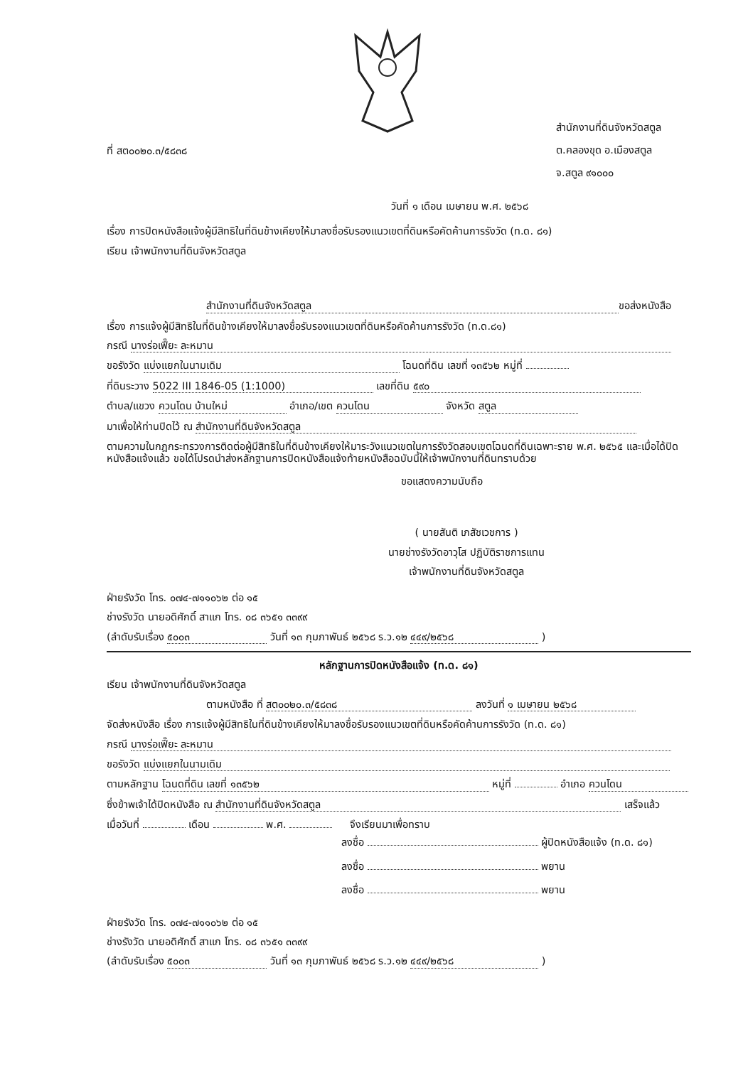ที่ สต๐๐๒๐.๓/๕๘๓๘
สำนักงานที่ดินจังหวัดสตูล
ต.คลองขุด อ.เมืองสตูล
จ.สตูล ๙๑๐๐๐
วันที่ ๑ เดือน เมษายน พ.ศ. ๒๕๖๘
เรื่อง การปิดหนังสือแจ้งผู้มีสิทธิในที่ดินข้างเคียงให้มาลงชื่อรับรองแนวเขตที่ดินหรือคัดค้านการรังวัด (ท.ด. ๘๑)
เรียน เจ้าพนักงานที่ดินจังหวัดสตูล
สำนักงานที่ดินจังหวัดสตูล ขอส่งหนังสือ
เรื่อง การแจ้งผู้มีสิทธิในที่ดินข้างเคียงให้มาลงชื่อรับรองแนวเขตที่ดินหรือคัดค้านการรังวัด (ท.ด.๘๑)
กรณี นางร่อเฟี๊ยะ ละหมาน
ขอรังวัด แบ่งแยกในนามเดิม โฉนดที่ดิน เลขที่ ๑๓๕๖๒ หมู่ที่
ที่ดินระวาง 5022 III 1846-05 (1:1000) เลขที่ดิน ๕๙๐
ตำบล/แขวง ควนโดน บ้านใหม่ อำเภอ/เขต ควนโดน จังหวัด สตูล
มาเพื่อให้ท่านปิดไว้ ณ สำนักงานที่ดินจังหวัดสตูล
ตามความในกฎกระทรวงการติดต่อผู้มีสิทธิในที่ดินข้างเคียงให้มาระวังแนวเขตในการรังวัดสอบเขตโฉนดที่ดินเฉพาะราย พ.ศ. ๒๕๖๕ และเมื่อได้ปิดหนังสือแจ้งแล้ว ขอได้โปรดนำส่งหลักฐานการปิดหนังสือแจ้งท้ายหนังสือฉบับนี้ให้เจ้าพนักงานที่ดินทราบด้วย
ขอแสดงความนับถือ
( นายสันติ เภสัชเวชการ )
นายช่างรังวัดอาวุโส ปฏิบัติราชการแทน
เจ้าพนักงานที่ดินจังหวัดสตูล
ฝ่ายรังวัด โทร. ๐๗๔-๗๑๑๐๖๒ ต่อ ๑๕
ช่างรังวัด นายอดิศักดิ์ สาแก โทร. ๐๘ ๓๖๕๑ ๓๓๙๙
(ลำดับรับเรื่อง ๕๐๐๓ วันที่ ๑๓ กุมภาพันธ์ ๒๕๖๘ ร.ว.๑๒ ๔๔๙/๒๕๖๘ )
หลักฐานการปิดหนังสือแจ้ง (ท.ด. ๘๑)
เรียน เจ้าพนักงานที่ดินจังหวัดสตูล
ตามหนังสือ ที่ สต๐๐๒๐.๓/๕๘๓๘ ลงวันที่ ๑ เมษายน ๒๕๖๘
จัดส่งหนังสือ เรื่อง การแจ้งผู้มีสิทธิในที่ดินข้างเคียงให้มาลงชื่อรับรองแนวเขตที่ดินหรือคัดค้านการรังวัด (ท.ด. ๘๑)
กรณี นางร่อเฟี๊ยะ ละหมาน
ขอรังวัด แบ่งแยกในนามเดิม
ตามหลักฐาน โฉนดที่ดิน เลขที่ ๑๓๕๖๒ หมู่ที่ อำเภอ ควนโดน
ซึ่งข้าพเจ้าได้ปิดหนังสือ ณ สำนักงานที่ดินจังหวัดสตูล เสร็จแล้ว
เมื่อวันที่ เดือน พ.ศ. จึงเรียนมาเพื่อทราบ
ลงชื่อ ผู้ปิดหนังสือแจ้ง (ท.ด. ๘๑)
ลงชื่อ พยาน
ลงชื่อ พยาน
ฝ่ายรังวัด โทร. ๐๗๔-๗๑๑๐๖๒ ต่อ ๑๕
ช่างรังวัด นายอดิศักดิ์ สาแก โทร. ๐๘ ๓๖๕๑ ๓๓๙๙
(ลำดับรับเรื่อง ๕๐๐๓ วันที่ ๑๓ กุมภาพันธ์ ๒๕๖๘ ร.ว.๑๒ ๔๔๙/๒๕๖๘ )